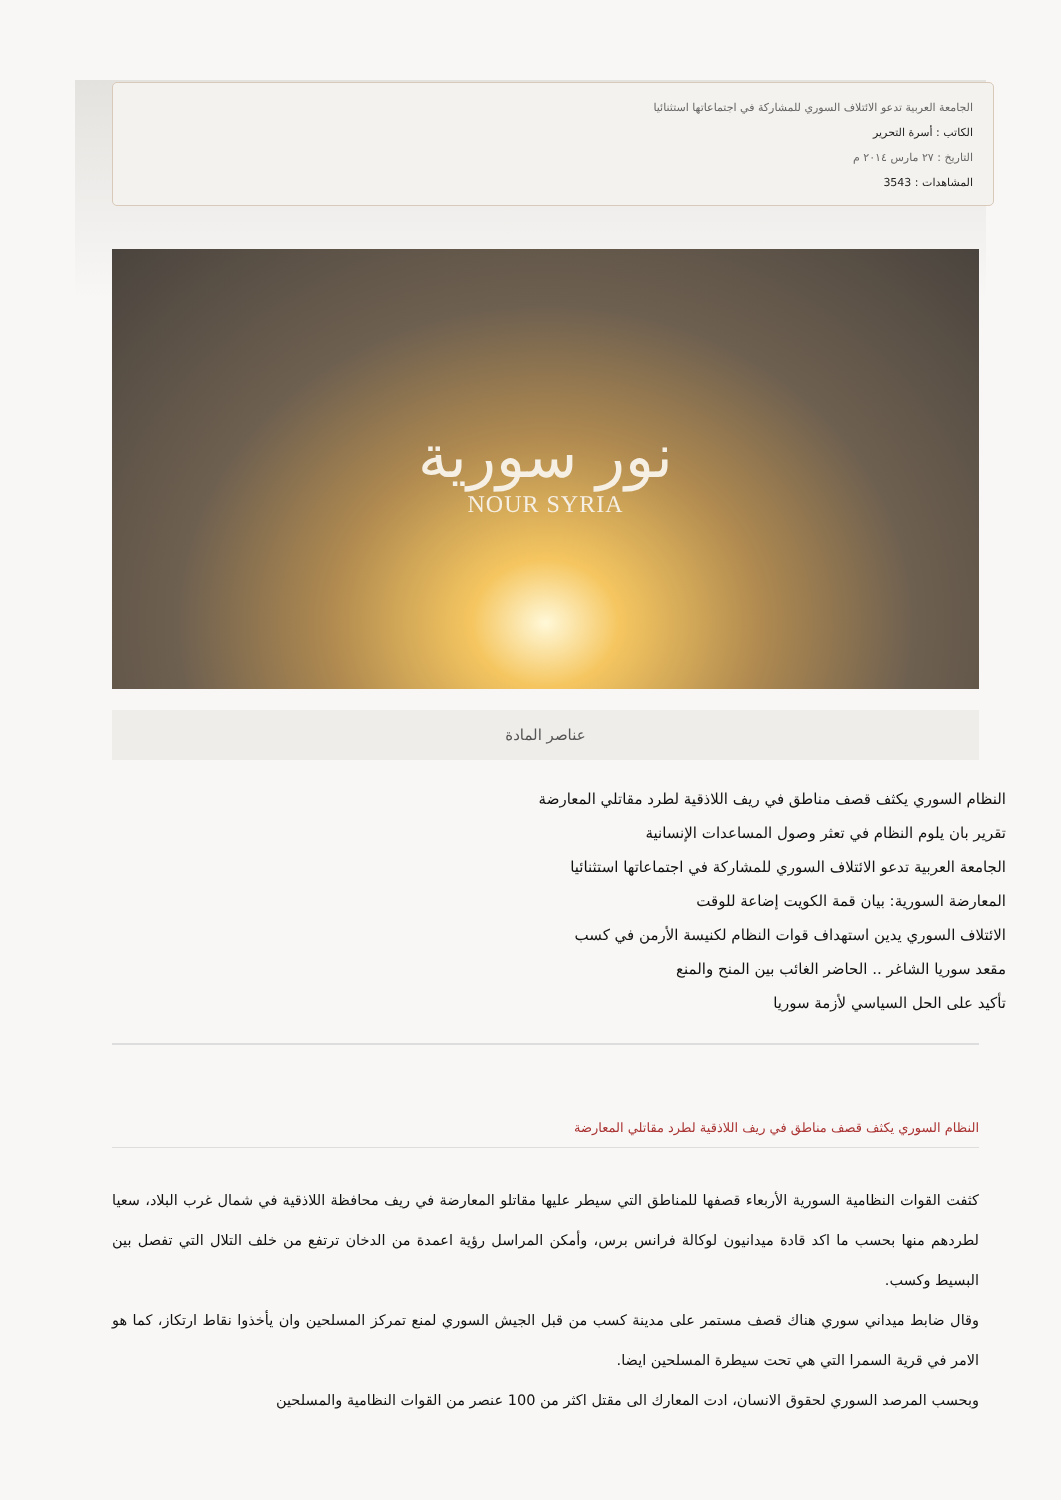الجامعة العربية تدعو الائتلاف السوري للمشاركة في اجتماعاتها استثنائيا
الكاتب : أسرة التحرير
التاريخ : ٢٧ مارس ٢٠١٤ م
المشاهدات : 3543
نور سورية
NOUR SYRIA
عناصر المادة
النظام السوري يكثف قصف مناطق في ريف اللاذقية لطرد مقاتلي المعارضة
تقرير بان يلوم النظام في تعثر وصول المساعدات الإنسانية
الجامعة العربية تدعو الائتلاف السوري للمشاركة في اجتماعاتها استثنائيا
المعارضة السورية: بيان قمة الكويت إضاعة للوقت
الائتلاف السوري يدين استهداف قوات النظام لكنيسة الأرمن في كسب
مقعد سوريا الشاغر .. الحاضر الغائب بين المنح والمنع
تأكيد على الحل السياسي لأزمة سوريا
النظام السوري يكثف قصف مناطق في ريف اللاذقية لطرد مقاتلي المعارضة
كثفت القوات النظامية السورية الأربعاء قصفها للمناطق التي سيطر عليها مقاتلو المعارضة في ريف محافظة اللاذقية في شمال غرب البلاد، سعيا لطردهم منها بحسب ما اكد قادة ميدانيون لوكالة فرانس برس، وأمكن المراسل رؤية اعمدة من الدخان ترتفع من خلف التلال التي تفصل بين البسيط وكسب.
وقال ضابط ميداني سوري هناك قصف مستمر على مدينة كسب من قبل الجيش السوري لمنع تمركز المسلحين وان يأخذوا نقاط ارتكاز، كما هو الامر في قرية السمرا التي هي تحت سيطرة المسلحين ايضا.
وبحسب المرصد السوري لحقوق الانسان، ادت المعارك الى مقتل اكثر من 100 عنصر من القوات النظامية والمسلحين